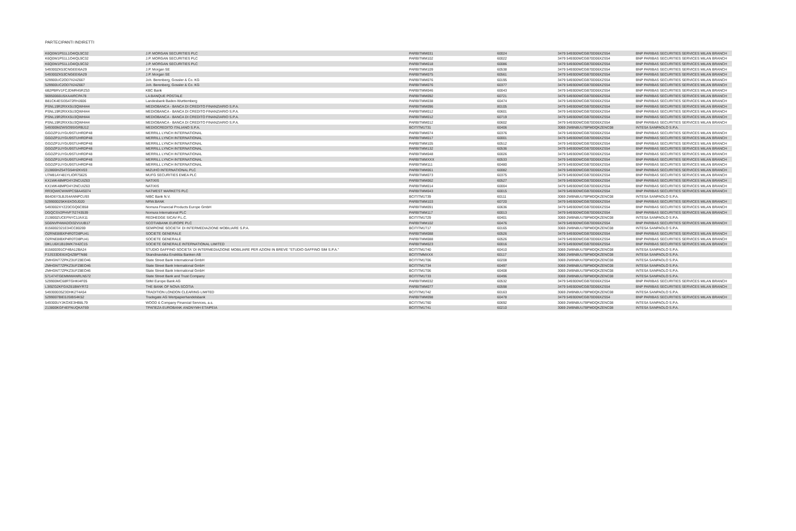PARTECIPANTI INDIRETTI
| K6Q0W1PS1L1O4IQL9C32 | J.P. MORGAN SECURITIES PLC | PARBITMM031 | 60024 | 3479 549300WCGB70D06XZS54 | BNP PARIBAS SECURITIES SERVICES MILAN BRANCH |
| K6Q0W1PS1L1O4IQL9C32 | J.P. MORGAN SECURITIES PLC | PARBITMM102 | 60022 | 3479 549300WCGB70D06XZS54 | BNP PARIBAS SECURITIES SERVICES MILAN BRANCH |
| K6Q0W1PS1L1O4IQL9C32 | J.P. MORGAN SECURITIES PLC | PARBITMM018 | 60086 | 3479 549300WCGB70D06XZS54 | BNP PARIBAS SECURITIES SERVICES MILAN BRANCH |
| 549300ZK53CNGEEI6A29 | J.P. Morgan SE | PARBITMM109 | 60538 | 3479 549300WCGB70D06XZS54 | BNP PARIBAS SECURITIES SERVICES MILAN BRANCH |
| 549300ZK53CNGEEI6A29 | J.P. Morgan SE | PARBITMM075 | 60561 | 3479 549300WCGB70D06XZS54 | BNP PARIBAS SECURITIES SERVICES MILAN BRANCH |
| 529900UC2OD7II24Z667 | Joh. Berenberg, Gossler & Co. KG | PARBITMM076 | 60195 | 3479 549300WCGB70D06XZS54 | BNP PARIBAS SECURITIES SERVICES MILAN BRANCH |
| 529900UC2OD7II24Z667 | Joh. Berenberg, Gossler & Co. KG | PARBITMM076 | 60377 | 3479 549300WCGB70D06XZS54 | BNP PARIBAS SECURITIES SERVICES MILAN BRANCH |
| 6B2PBRV1FCJDMR45RZ53 | KBC Bank | PARBITMM046 | 60043 | 3479 549300WCGB70D06XZS54 | BNP PARIBAS SECURITIES SERVICES MILAN BRANCH |
| 96950066U5XAAIRCPA78 | LA BANQUE POSTALE | PARBITMM092 | 60721 | 3479 549300WCGB70D06XZS54 | BNP PARIBAS SECURITIES SERVICES MILAN BRANCH |
| B81CK4ESI35472RHJ606 | Landesbank Baden-Wurttemberg | PARBITMM038 | 60474 | 3479 549300WCGB70D06XZS54 | BNP PARIBAS SECURITIES SERVICES MILAN BRANCH |
| PSNL19R2RXX5U3QWHI44 | MEDIOBANCA - BANCA DI CREDITO FINANZIARIO S.P.A. | PARBITMM096 | 80105 | 3479 549300WCGB70D06XZS54 | BNP PARIBAS SECURITIES SERVICES MILAN BRANCH |
| PSNL19R2RXX5U3QWHI44 | MEDIOBANCA - BANCA DI CREDITO FINANZIARIO S.P.A. | PARBITMM012 | 60601 | 3479 549300WCGB70D06XZS54 | BNP PARIBAS SECURITIES SERVICES MILAN BRANCH |
| PSNL19R2RXX5U3QWHI44 | MEDIOBANCA - BANCA DI CREDITO FINANZIARIO S.P.A. | PARBITMM012 | 60719 | 3479 549300WCGB70D06XZS54 | BNP PARIBAS SECURITIES SERVICES MILAN BRANCH |
| PSNL19R2RXX5U3QWHI44 | MEDIOBANCA - BANCA DI CREDITO FINANZIARIO S.P.A. | PARBITMM012 | 60602 | 3479 549300WCGB70D06XZS54 | BNP PARIBAS SECURITIES SERVICES MILAN BRANCH |
| 549300MZWSO9SIGRBJ12 | MEDIOCREDITO ITALIANO S.P.A. | BCITITM1T31 | 60406 | 3069 2W8N8UU78PMDQKZENC08 | INTESA SANPAOLO S.P.A. |
| GGDZP1UYGU9STUHRDP48 | MERRILL LYNCH INTERNATIONAL | PARBITMM074 | 60376 | 3479 549300WCGB70D06XZS54 | BNP PARIBAS SECURITIES SERVICES MILAN BRANCH |
| GGDZP1UYGU9STUHRDP48 | MERRILL LYNCH INTERNATIONAL | PARBITMM017 | 60001 | 3479 549300WCGB70D06XZS54 | BNP PARIBAS SECURITIES SERVICES MILAN BRANCH |
| GGDZP1UYGU9STUHRDP48 | MERRILL LYNCH INTERNATIONAL | PARBITMM105 | 60512 | 3479 549300WCGB70D06XZS54 | BNP PARIBAS SECURITIES SERVICES MILAN BRANCH |
| GGDZP1UYGU9STUHRDP48 | MERRILL LYNCH INTERNATIONAL | PARBITMM132 | 60536 | 3479 549300WCGB70D06XZS54 | BNP PARIBAS SECURITIES SERVICES MILAN BRANCH |
| GGDZP1UYGU9STUHRDP48 | MERRILL LYNCH INTERNATIONAL | PARBITMM048 | 60026 | 3479 549300WCGB70D06XZS54 | BNP PARIBAS SECURITIES SERVICES MILAN BRANCH |
| GGDZP1UYGU9STUHRDP48 | MERRILL LYNCH INTERNATIONAL | PARBITMMXXX | 60533 | 3479 549300WCGB70D06XZS54 | BNP PARIBAS SECURITIES SERVICES MILAN BRANCH |
| GGDZP1UYGU9STUHRDP48 | MERRILL LYNCH INTERNATIONAL | PARBITMM111 | 60480 | 3479 549300WCGB70D06XZS54 | BNP PARIBAS SECURITIES SERVICES MILAN BRANCH |
| 213800HZ54TG54H2KV03 | MIZUHO INTERNATIONAL PLC | PARBITMM061 | 60082 | 3479 549300WCGB70D06XZS54 | BNP PARIBAS SECURITIES SERVICES MILAN BRANCH |
| U7M81AY481YLIOR75625 | MUFG SECURITIES EMEA PLC | PARBITMM073 | 60375 | 3479 549300WCGB70D06XZS54 | BNP PARIBAS SECURITIES SERVICES MILAN BRANCH |
| KX1WK48MPD4Y2NCUIZ63 | NATIXIS | PARBITMM062 | 60527 | 3479 549300WCGB70D06XZS54 | BNP PARIBAS SECURITIES SERVICES MILAN BRANCH |
| KX1WK48MPD4Y2NCUIZ63 | NATIXIS | PARBITMM014 | 60004 | 3479 549300WCGB70D06XZS54 | BNP PARIBAS SECURITIES SERVICES MILAN BRANCH |
| RR3QWICWWIPCS8A4S074 | NATWEST MARKETS PLC | PARBITMM043 | 60015 | 3479 549300WCGB70D06XZS54 | BNP PARIBAS SECURITIES SERVICES MILAN BRANCH |
| B64D6Y3LBJS4ANNPCU93 | NIBC Bank N.V. | BCITITM1T39 | 60111 | 3069 2W8N8UU78PMDQKZENC08 | INTESA SANPAOLO S.P.A. |
| 529900025KK6XOGJ020 | NRW.BANK | PARBITMM103 | 60720 | 3479 549300WCGB70D06XZS54 | BNP PARIBAS SECURITIES SERVICES MILAN BRANCH |
| 5493002XYZZ0CGQ6CB58 | Nomura Financial Products Europe GmbH | PARBITMM091 | 60636 | 3479 549300WCGB70D06XZS54 | BNP PARIBAS SECURITIES SERVICES MILAN BRANCH |
| DGQCSV2PHVF7I2743539 | Nomura International PLC | PARBITMM117 | 60013 | 3479 549300WCGB70D06XZS54 | BNP PARIBAS SECURITIES SERVICES MILAN BRANCH |
| 213800ZUCEFNYC1JAX11 | REDHEDGE SICAV P.L.C. | BCITITM1T29 | 60401 | 3069 2W8N8UU78PMDQKZENC08 | INTESA SANPAOLO S.P.A. |
| 5G6NVP4WADOI32VUUB17 | SCOTIABANK EUROPE PLC | PARBITMM102 | 60476 | 3479 549300WCGB70D06XZS54 | BNP PARIBAS SECURITIES SERVICES MILAN BRANCH |
| 8156002321E34CC80269 | SEMPIONE SOCIETA' DI INTERMEDIAZIONE MOBILIARE S.P.A. | BCITITM1T17 | 60165 | 3069 2W8N8UU78PMDQKZENC08 | INTESA SANPAOLO S.P.A. |
| O2RNE8IBXP4R0TD8PU41 | SOCIETE GENERALE | PARBITMM088 | 60526 | 3479 549300WCGB70D06XZS54 | BNP PARIBAS SECURITIES SERVICES MILAN BRANCH |
| O2RNE8IBXP4R0TD8PU41 | SOCIETE GENERALE | PARBITMM088 | 60526 | 3479 549300WCGB70D06XZS54 | BNP PARIBAS SECURITIES SERVICES MILAN BRANCH |
| 0IKLU6X1B10WK7X42C15 | SOCIETE GENERALE INTERNATIONAL LIMITED | PARBITMM023 | 60016 | 3479 549300WCGB70D06XZS54 | BNP PARIBAS SECURITIES SERVICES MILAN BRANCH |
| 815600391CF4BA12BA24 | STUDIO GAFFINO SOCIETA' DI INTERMEDIAZIONE MOBILIARE PER AZIONI IN BREVE "STUDIO GAFFINO SIM S.P.A." | BCITITM1T40 | 60410 | 3069 2W8N8UU78PMDQKZENC08 | INTESA SANPAOLO S.P.A. |
| F3JS33DEI6XQ4ZBPTN86 | Skandinaviska Enskilda Banken AB | BCITITMMXXX | 60117 | 3069 2W8N8UU78PMDQKZENC08 | INTESA SANPAOLO S.P.A. |
| ZMHGNT7ZPKZ3UFZ8EO46 | State Street Bank International GmbH | BCITITM1T06 | 60208 | 3069 2W8N8UU78PMDQKZENC08 | INTESA SANPAOLO S.P.A. |
| ZMHGNT7ZPKZ3UFZ8EO46 | State Street Bank International GmbH | BCITITM1T34 | 60497 | 3069 2W8N8UU78PMDQKZENC08 | INTESA SANPAOLO S.P.A. |
| ZMHGNT7ZPKZ3UFZ8EO46 | State Street Bank International GmbH | BCITITM1T06 | 60408 | 3069 2W8N8UU78PMDQKZENC08 | INTESA SANPAOLO S.P.A. |
| 571474TGEMMWANRLN572 | State Street Bank and Trust Company | BCITITM1T33 | 60496 | 3069 2W8N8UU78PMDQKZENC08 | INTESA SANPAOLO S.P.A. |
| 529900MC68RTGHKI4F05 | Stifel Europe Bank AG | PARBITMM032 | 60532 | 3479 549300WCGB70D06XZS54 | BNP PARIBAS SECURITIES SERVICES MILAN BRANCH |
| L3I9ZG2KFGXZ61BMYR72 | THE BANK OF NOVA SCOTIA | PARBITMM077 | 60598 | 3479 549300WCGB70D06XZS54 | BNP PARIBAS SECURITIES SERVICES MILAN BRANCH |
| 549300035Z3DHK2T4A54 | TRADITION LONDON CLEARING LIMITED | BCITITM1T42 | 60163 | 3069 2W8N8UU78PMDQKZENC08 | INTESA SANPAOLO S.P.A. |
| 5299007BIE0JSIBS4K52 | Tradegate AG Wertpapierhandelsbank | PARBITMM098 | 60478 | 3479 549300WCGB70D06XZS54 | BNP PARIBAS SECURITIES SERVICES MILAN BRANCH |
| 549300UYJKOXE3HB8L79 | WOOD & Company Financial Services, a.s. | BCITITM1T60 | 60692 | 3069 2W8N8UU78PMDQKZENC08 | INTESA SANPAOLO S.P.A. |
| 213800KGF4EFNUQKAT69 | ΤΡΑΠΕΖΑ EUROBANK ΑΝΩΝΥΜΗ ΕΤΑΙΡΕΙΑ | BCITITM1T41 | 60210 | 3069 2W8N8UU78PMDQKZENC08 | INTESA SANPAOLO S.P.A. |